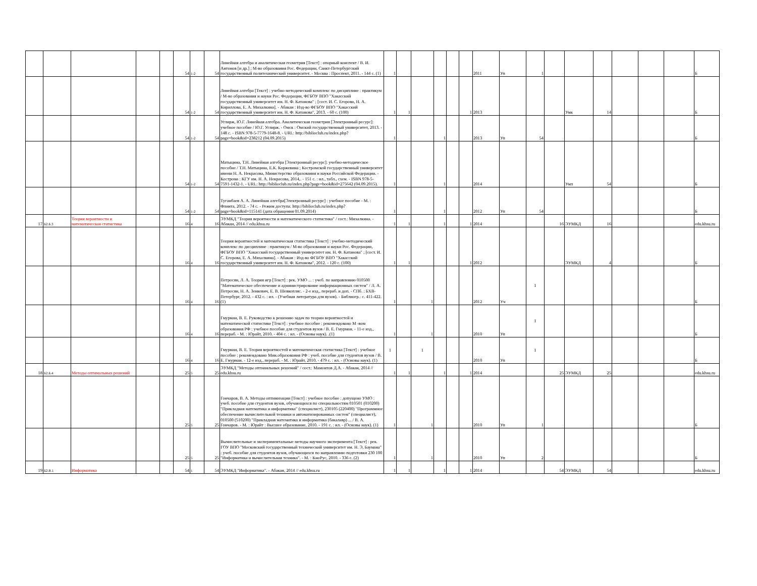| | | | | | 54 | 1-2 | 54 | Линейная алгебра и аналитическая геометрия [Текст] : опорный конспект / В. И. Антонов [и др.] ; М-во образования Рос. Федерации, Санкт-Петербургский государственный политехнический университет. - Москва : Проспект, 2011. - 144 с. (1) | 1 | | | | | | 2011 | Уп | 1 | | | | | | | Б |
| | | | | | 54 | 1-2 | 54 | Линейная алгебра [Текст] : учебно-методический комплекс по дисциплине : практикум / М-во образования и науки Рос. Федерации, ФГБОУ ВПО "Хакасский государственный университет им. Н. Ф. Катанова" ; [сост. И. С. Егорова, Н. А. Кириллова, Е. А. Михалкина]. - Абакан : Изд-во ФГБОУ ВПО "Хакасский государственный университет им. Н. Ф. Катанова", 2013. - 60 с. (100) | 1 | 1 | | | | 1 | 2013 | | | | Умк | 14 | | | | Б |
| | | | | | 54 | 1-2 | 54 | Углирж, Ю.Г. Линейная алгебра. Аналитическая геометрия [Электронный ресурс]: учебное пособие / Ю.Г. Углирж. - Омск : Омский государственный университет, 2013. - 148 с. - ISBN 978-5-7779-1648-8. - URL: http://biblioclub.ru/index.php?page=book&id=238212 (04.09.2015) | 1 | | | 1 | | | 2013 | Уп | 54 | | | | | | | Б |
| | | | | | 54 | 1-2 | 54 | Матыцина, Т.Н. Линейная алгебра [Электронный ресурс]: учебно-методическое пособие / Т.Н. Матыцина, Е.К. Коржевина ; Костромской государственный университет имени Н. А. Некрасова, Министерство образования и науки Российской Федерации. - Кострома : КГУ им. Н. А. Некрасова, 2014,. - 151 с. : ил., табл., схем. - ISBN 978-5-7591-1432-1. - URL: http://biblioclub.ru/index.php?page=book&id=275642 (04.09.2015). | 1 | | | 1 | | | 2014 | | | | Умп | 54 | | | | Б |
| | | | | | 54 | 1-2 | 54 | Туганбаев А. А. Линейная алгебра[Электронный ресурс] : учебное пособие - М. : Флинта, 2012. - 74 с. - Режим доступа: http://biblioclub.ru/index.php?page=book&id=115141 (дата обращения 01.09.2014) | 1 | | | 1 | | | 2012 | Уп | 54 | | | | | | | Б |
| 17 | Б2.Б.3 | Теория вероятности и математическая статистика | | | 16 | 4 | 16 | ЭУМКД "Теория вероятности и математического статистика" / сост.: Михалкина. - Абакан, 2014 // edu.khsu.ru | 1 | 1 | | 1 | | 1 | 2014 | | | 16 | ЭУМКД | 16 | | | | edu.khsu.ru |
| | | | | | 16 | 4 | 16 | Теория вероятностей и математическая статистика [Текст] : учебно-методический комплекс по дисциплине : практикум / М-во образования и науки Рос. Федерации, ФГБОУ ВПО "Хакасский государственный университет им. Н. Ф. Катанова" ; [сост. И. С. Егорова, Е. А. Михалкина]. - Абакан : Изд-во ФГБОУ ВПО "Хакасский государственный университет им. Н. Ф. Катанова", 2012. - 120 с. (100) | 1 | 1 | | | | 1 | 2012 | | | | ЭУМКД | 4 | | | | Б |
| | | | | | 16 | 4 | 16 | Петросян, Л. А. Теория игр [Текст] : рек. УМО ... : учеб. по направлению 010500 "Математическое обеспечение и администрирование информационных систем" / Л. А. Петросян, Н. А. Зенкевич, Е. В. Шевкопляс. - 2-е изд., перераб. и доп. - СПб. : БХВ-Петербург, 2012. - 432 с. : ил. - (Учебная литература для вузов). - Библиогр.: с. 411-422. (1) | 1 | | 1 | | | | 2012 | Уч | 1 | | | | | | | Б |
| | | | | | 16 | 4 | 16 | Гмурман, В. Е. Руководство к решению задач по теории вероятностей и математической статистике [Текст] : учебное пособие : рекомендовано М -вом образования РФ : учебное пособие для студентов вузов / В. Е. Гмурман. - 11-е изд., перераб. - М. : Юрайт, 2010. - 404 с. : ил. - (Основы наук). .(1) | 1 | | 1 | | | | 2010 | Уп | 1 | | | | | | | Б |
| | | | | | 16 | 4 | 16 | Гмурман, В. Е. Теория вероятностей и математическая статистика [Текст] : учебное пособие : рекомендовано Мин.образования РФ : учеб. пособие для студентов вузов / В. Е. Гмурман. - 12-е изд., перераб. - М. : Юрайт, 2010. - 479 с. : ил. - (Основы наук). (1) | 1 | | 1 | | | | 2010 | Уп | 1 | | | | | | | Б |
| 18 | Б2.Б.4 | Методы оптимальных решений | | | 25 | 5 | 25 | ЭУМКД "Методы оптиамльных решений" / сост.: Мамонтов Д.А. - Абакан, 2014 // edu.khsu.ru | 1 | 1 | | 1 | | 1 | 2014 | | | 25 | ЭУМКД | 25 | | | | edu.khsu.ru |
| | | | | | 25 | 5 | 25 | Гончаров, В. А. Методы оптимизации [Текст] : учебное пособие : допущено УМО : учеб. пособие для студентов вузов, обучающихся по специальностям 010501 (010200) "Прикладная математика и информатика" (специалист), 230105 (220400) "Программное обеспечение вычислительной техники и автоматизированных систем" (специалист), 010500 (510200) "Прикладная математика и информатика (бакалавр) ... / В. А. Гончаров. - М. : Юрайт : Высшее образование, 2010. - 191 с. : ил. - (Основы наук). (1) | 1 | | 1 | | | | 2010 | Уп | 1 | | | | | | | Б |
| | | | | | 25 | 5 | 25 | Вычислительные и экспериментальные методы научного эксперимента [Текст] : рек. ГОУ ВПО "Московский государственный технический университет им. Н. Э, Баумана" : учеб. пособие для студентов вузов, обучающихся по направлению подготовки 230 100 "Информатика и вычислительная техника". - М. : КноРус, 2010. - 336 с. (2) | 1 | | 1 | | | | 2010 | Уп | 2 | | | | | | | Б |
| 19 | Б2.В.1 | Информатика | | | 54 | 1 | 54 | ЭУМКД "Информатика". - Абакан, 2014 // edu.khsu.ru | 1 | 1 | | 1 | | 1 | 2014 | | | 54 | ЭУМКД | 54 | | | | edu.khsu.ru |